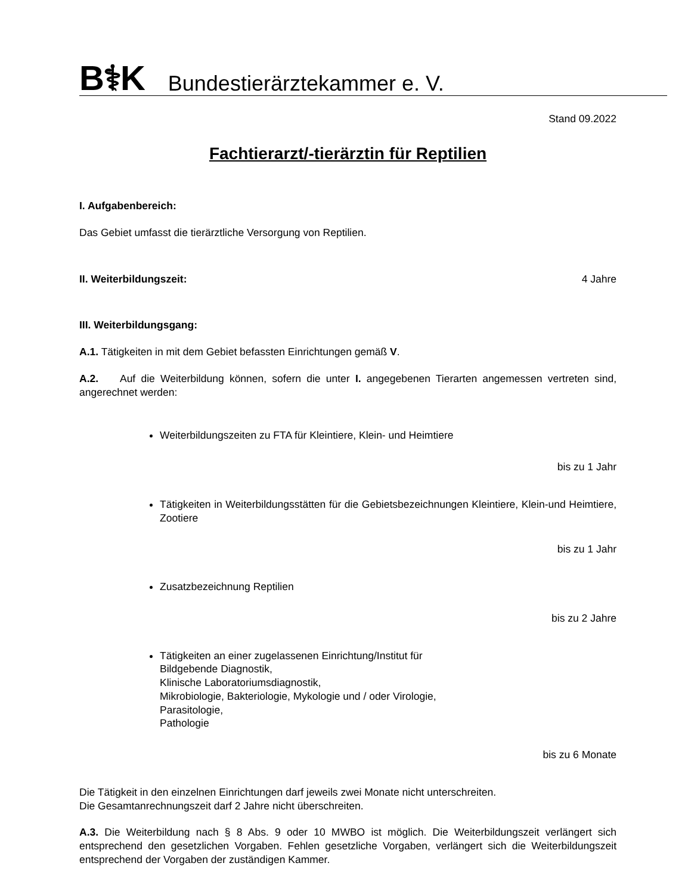B⚕K Bundestierärztekammer e. V.
Stand 09.2022
Fachtierarzt/-tierärztin für Reptilien
I. Aufgabenbereich:
Das Gebiet umfasst die tierärztliche Versorgung von Reptilien.
II. Weiterbildungszeit: 4 Jahre
III. Weiterbildungsgang:
A.1. Tätigkeiten in mit dem Gebiet befassten Einrichtungen gemäß V.
A.2. Auf die Weiterbildung können, sofern die unter I. angegebenen Tierarten angemessen vertreten sind, angerechnet werden:
Weiterbildungszeiten zu FTA für Kleintiere, Klein- und Heimtiere
bis zu 1 Jahr
Tätigkeiten in Weiterbildungsstätten für die Gebietsbezeichnungen Kleintiere, Klein-und Heimtiere, Zootiere
bis zu 1 Jahr
Zusatzbezeichnung Reptilien
bis zu 2 Jahre
Tätigkeiten an einer zugelassenen Einrichtung/Institut für
Bildgebende Diagnostik,
Klinische Laboratoriumsdiagnostik,
Mikrobiologie, Bakteriologie, Mykologie und / oder Virologie,
Parasitologie,
Pathologie
bis zu 6 Monate
Die Tätigkeit in den einzelnen Einrichtungen darf jeweils zwei Monate nicht unterschreiten.
Die Gesamtanrechnungszeit darf 2 Jahre nicht überschreiten.
A.3. Die Weiterbildung nach § 8 Abs. 9 oder 10 MWBO ist möglich. Die Weiterbildungszeit verlängert sich entsprechend den gesetzlichen Vorgaben. Fehlen gesetzliche Vorgaben, verlängert sich die Weiterbildungszeit entsprechend der Vorgaben der zuständigen Kammer.